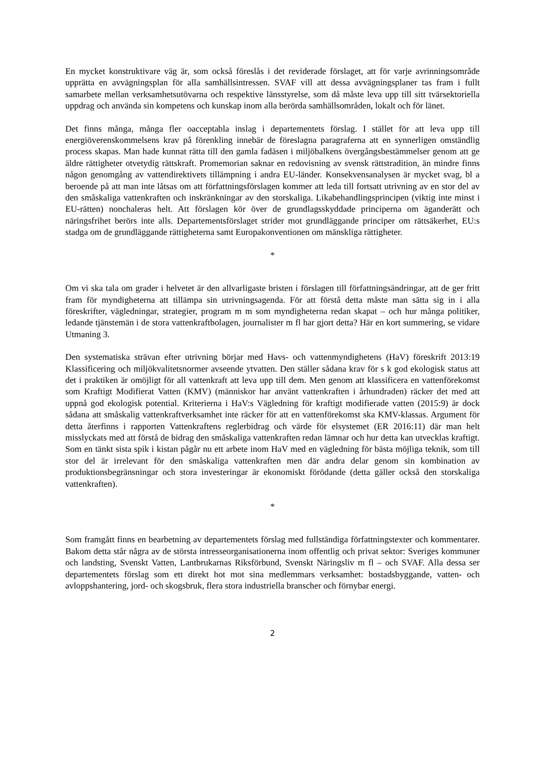En mycket konstruktivare väg är, som också föreslås i det reviderade förslaget, att för varje avrinningsområde upprätta en avvägningsplan för alla samhällsintressen. SVAF vill att dessa avvägningsplaner tas fram i fullt samarbete mellan verksamhetsutövarna och respektive länsstyrelse, som då måste leva upp till sitt tvärsektoriella uppdrag och använda sin kompetens och kunskap inom alla berörda samhällsområden, lokalt och för länet.
Det finns många, många fler oacceptabla inslag i departementets förslag. I stället för att leva upp till energiöverenskommelsens krav på förenkling innebär de föreslagna paragraferna att en synnerligen omständlig process skapas. Man hade kunnat rätta till den gamla fadäsen i miljöbalkens övergångsbestämmelser genom att ge äldre rättigheter otvetydig rättskraft. Promemorian saknar en redovisning av svensk rättstradition, än mindre finns någon genomgång av vattendirektivets tillämpning i andra EU-länder. Konsekvensanalysen är mycket svag, bl a beroende på att man inte låtsas om att författningsförslagen kommer att leda till fortsatt utrivning av en stor del av den småskaliga vattenkraften och inskränkningar av den storskaliga. Likabehandlingsprincipen (viktig inte minst i EU-rätten) nonchaleras helt. Att förslagen kör över de grundlagsskyddade principerna om äganderätt och näringsfrihet berörs inte alls. Departementsförslaget strider mot grundläggande principer om rättsäkerhet, EU:s stadga om de grundläggande rättigheterna samt Europakonventionen om mänskliga rättigheter.
*
Om vi ska tala om grader i helvetet är den allvarligaste bristen i förslagen till författningsändringar, att de ger fritt fram för myndigheterna att tillämpa sin utrivningsagenda. För att förstå detta måste man sätta sig in i alla föreskrifter, vägledningar, strategier, program m m som myndigheterna redan skapat – och hur många politiker, ledande tjänstemän i de stora vattenkraftbolagen, journalister m fl har gjort detta? Här en kort summering, se vidare Utmaning 3.
Den systematiska strävan efter utrivning börjar med Havs- och vattenmyndighetens (HaV) föreskrift 2013:19 Klassificering och miljökvalitetsnormer avseende ytvatten. Den ställer sådana krav för s k god ekologisk status att det i praktiken är omöjligt för all vattenkraft att leva upp till dem. Men genom att klassificera en vattenförekomst som Kraftigt Modifierat Vatten (KMV) (människor har använt vattenkraften i århundraden) räcker det med att uppnå god ekologisk potential. Kriterierna i HaV:s Vägledning för kraftigt modifierade vatten (2015:9) är dock sådana att småskalig vattenkraftverksamhet inte räcker för att en vattenförekomst ska KMV-klassas. Argument för detta återfinns i rapporten Vattenkraftens reglerbidrag och värde för elsystemet (ER 2016:11) där man helt misslyckats med att förstå de bidrag den småskaliga vattenkraften redan lämnar och hur detta kan utvecklas kraftigt. Som en tänkt sista spik i kistan pågår nu ett arbete inom HaV med en vägledning för bästa möjliga teknik, som till stor del är irrelevant för den småskaliga vattenkraften men där andra delar genom sin kombination av produktionsbegränsningar och stora investeringar är ekonomiskt förödande (detta gäller också den storskaliga vattenkraften).
*
Som framgått finns en bearbetning av departementets förslag med fullständiga författningstexter och kommentarer. Bakom detta står några av de största intresseorganisationerna inom offentlig och privat sektor: Sveriges kommuner och landsting, Svenskt Vatten, Lantbrukarnas Riksförbund, Svenskt Näringsliv m fl – och SVAF. Alla dessa ser departementets förslag som ett direkt hot mot sina medlemmars verksamhet: bostadsbyggande, vatten- och avloppshantering, jord- och skogsbruk, flera stora industriella branscher och förnybar energi.
2